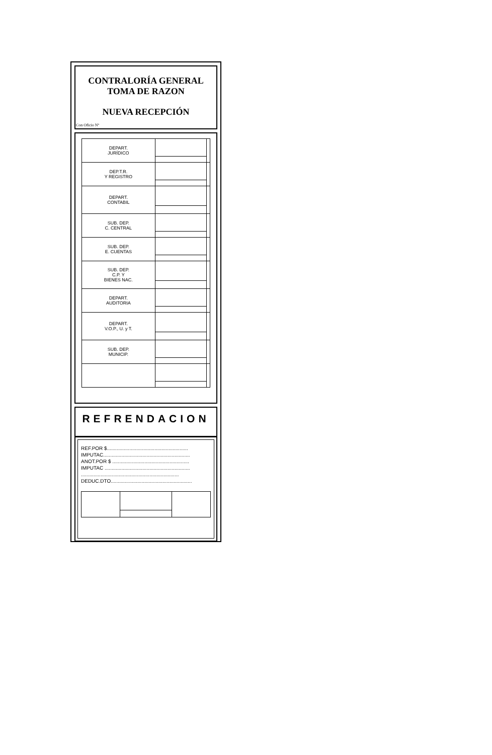CONTRALORÍA GENERAL
TOMA DE RAZON
NUEVA RECEPCIÓN
Con Oficio Nº
| DEPART. JURÍDICO | | |
| DEP.T.R. Y REGISTRO | | |
| DEPART. CONTABIL | | |
| SUB. DEP. C. CENTRAL | | |
| SUB. DEP. E. CUENTAS | | |
| SUB. DEP. C.P. Y BIENES NAC. | | |
| DEPART. AUDITORIA | | |
| DEPART. V.O.P., U. y T. | | |
| SUB. DEP. MUNICIP. | | |
REFRENDACION
REF.POR $..........................................................
IMPUTAC..............................................................
ANOT.POR $ .......................................................
IMPUTAC .............................................................
......................................................................
DEDUC.DTO..........................................................